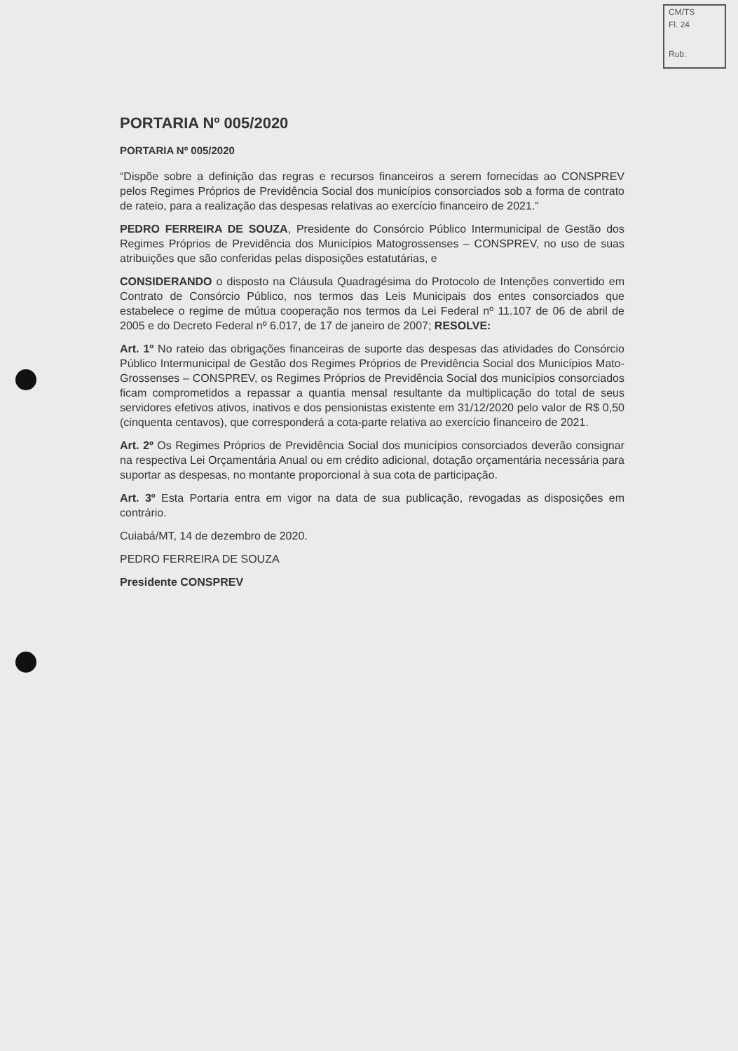CM/TS
Fl. 24
Rub.
PORTARIA Nº 005/2020
PORTARIA Nº 005/2020
“Dispõe sobre a definição das regras e recursos financeiros a serem fornecidas ao CONSPREV pelos Regimes Próprios de Previdência Social dos municípios consorciados sob a forma de contrato de rateio, para a realização das despesas relativas ao exercício financeiro de 2021.”
PEDRO FERREIRA DE SOUZA, Presidente do Consórcio Público Intermunicipal de Gestão dos Regimes Próprios de Previdência dos Municípios Matogrossenses – CONSPREV, no uso de suas atribuições que são conferidas pelas disposições estatutárias, e
CONSIDERANDO o disposto na Cláusula Quadragésima do Protocolo de Intenções convertido em Contrato de Consórcio Público, nos termos das Leis Municipais dos entes consorciados que estabelece o regime de mútua cooperação nos termos da Lei Federal nº 11.107 de 06 de abril de 2005 e do Decreto Federal nº 6.017, de 17 de janeiro de 2007; RESOLVE:
Art. 1º No rateio das obrigações financeiras de suporte das despesas das atividades do Consórcio Público Intermunicipal de Gestão dos Regimes Próprios de Previdência Social dos Municípios Mato-Grossenses – CONSPREV, os Regimes Próprios de Previdência Social dos municípios consorciados ficam comprometidos a repassar a quantia mensal resultante da multiplicação do total de seus servidores efetivos ativos, inativos e dos pensionistas existente em 31/12/2020 pelo valor de R$ 0,50 (cinquenta centavos), que corresponderá a cota-parte relativa ao exercício financeiro de 2021.
Art. 2º Os Regimes Próprios de Previdência Social dos municípios consorciados deverão consignar na respectiva Lei Orçamentária Anual ou em crédito adicional, dotação orçamentária necessária para suportar as despesas, no montante proporcional à sua cota de participação.
Art. 3º Esta Portaria entra em vigor na data de sua publicação, revogadas as disposições em contrário.
Cuiabá/MT, 14 de dezembro de 2020.
PEDRO FERREIRA DE SOUZA
Presidente CONSPREV